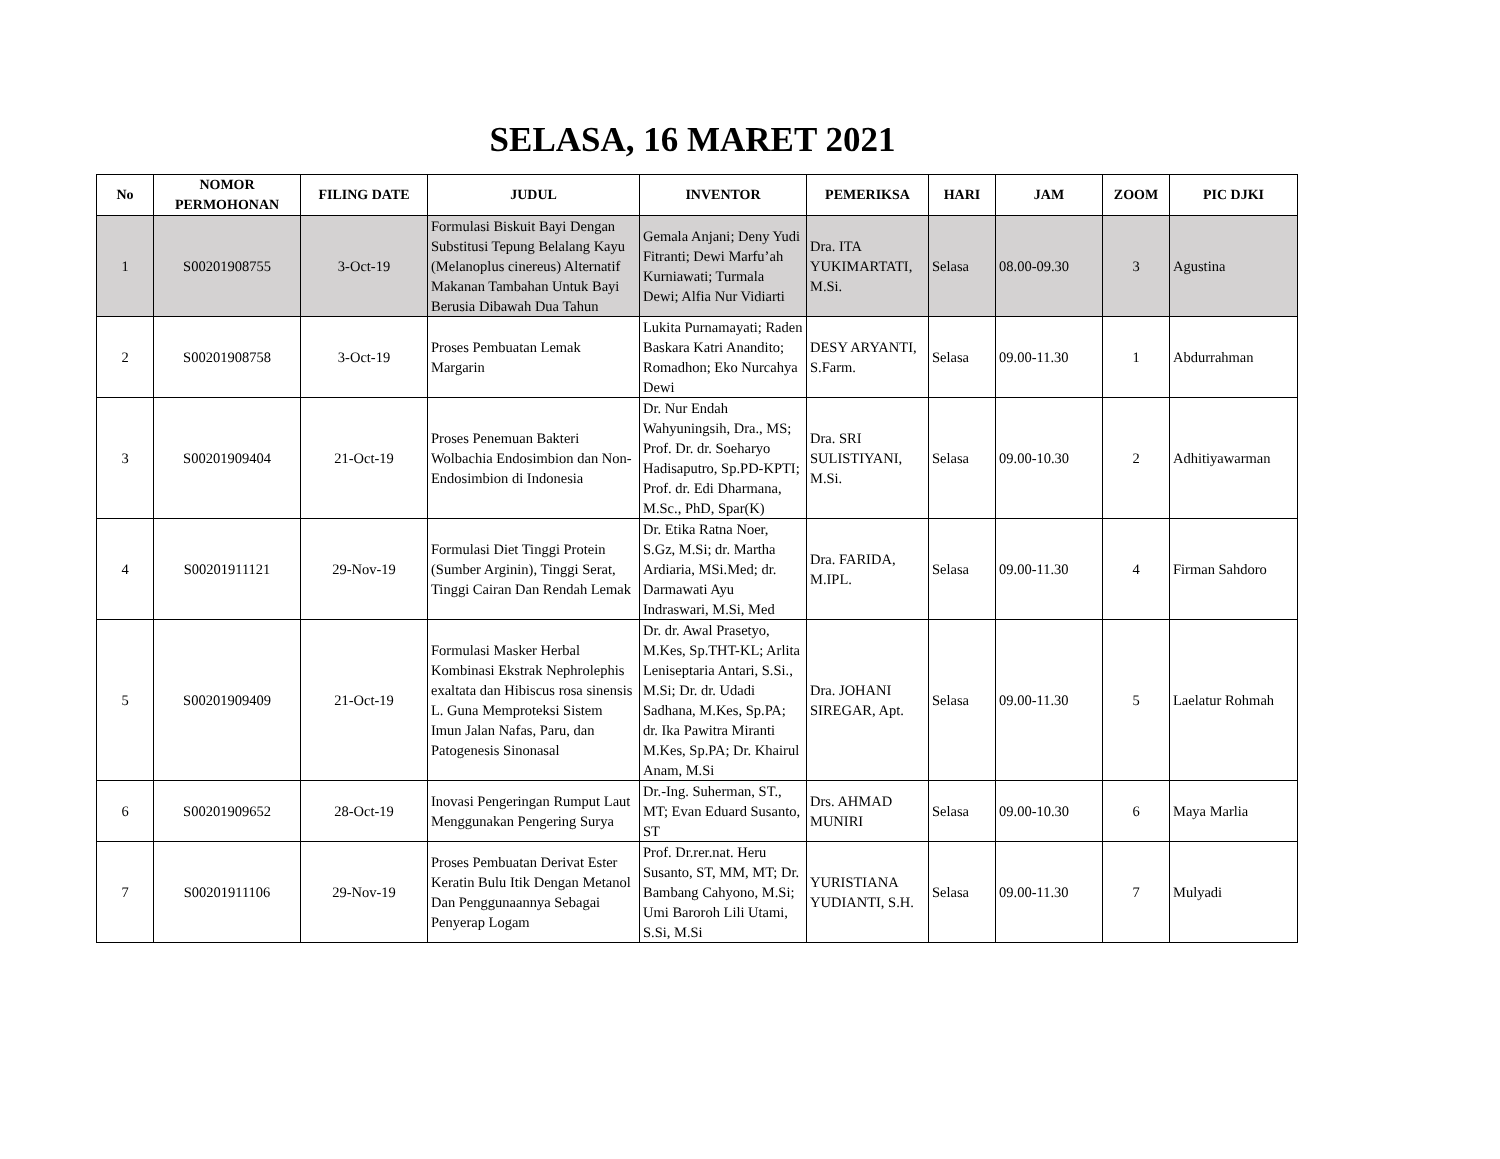SELASA, 16 MARET 2021
| No | NOMOR PERMOHONAN | FILING DATE | JUDUL | INVENTOR | PEMERIKSA | HARI | JAM | ZOOM | PIC DJKI |
| --- | --- | --- | --- | --- | --- | --- | --- | --- | --- |
| 1 | S00201908755 | 3-Oct-19 | Formulasi Biskuit Bayi Dengan Substitusi Tepung Belalang Kayu (Melanoplus cinereus) Alternatif Makanan Tambahan Untuk Bayi Berusia Dibawah Dua Tahun | Gemala Anjani; Deny Yudi Fitranti; Dewi Marfu’ah Kurniawati; Turmala Dewi; Alfia Nur Vidiarti | Dra. ITA YUKIMARTATI, M.Si. | Selasa | 08.00-09.30 | 3 | Agustina |
| 2 | S00201908758 | 3-Oct-19 | Proses Pembuatan Lemak Margarin | Lukita Purnamayati; Raden Baskara Katri Anandito; Romadhon; Eko Nurcahya Dewi | DESY ARYANTI, S.Farm. | Selasa | 09.00-11.30 | 1 | Abdurrahman |
| 3 | S00201909404 | 21-Oct-19 | Proses Penemuan Bakteri Wolbachia Endosimbion dan Non-Endosimbion di Indonesia | Dr. Nur Endah Wahyuningsih, Dra., MS; Prof. Dr. dr. Soeharyo Hadisaputro, Sp.PD-KPTI; Prof. dr. Edi Dharmana, M.Sc., PhD, Spar(K) | Dra. SRI SULISTIYANI, M.Si. | Selasa | 09.00-10.30 | 2 | Adhitiyawarman |
| 4 | S00201911121 | 29-Nov-19 | Formulasi Diet Tinggi Protein (Sumber Arginin), Tinggi Serat, Tinggi Cairan Dan Rendah Lemak | Dr. Etika Ratna Noer, S.Gz, M.Si; dr. Martha Ardiaria, MSi.Med; dr. Darmawati Ayu Indraswari, M.Si, Med | Dra. FARIDA, M.IPL. | Selasa | 09.00-11.30 | 4 | Firman Sahdoro |
| 5 | S00201909409 | 21-Oct-19 | Formulasi Masker Herbal Kombinasi Ekstrak Nephrolephis exaltata dan Hibiscus rosa sinensis L. Guna Memproteksi Sistem Imun Jalan Nafas, Paru, dan Patogenesis Sinonasal | Dr. dr. Awal Prasetyo, M.Kes, Sp.THT-KL; Arlita Leniseptaria Antari, S.Si., M.Si; Dr. dr. Udadi Sadhana, M.Kes, Sp.PA; dr. Ika Pawitra Miranti M.Kes, Sp.PA; Dr. Khairul Anam, M.Si | Dra. JOHANI SIREGAR, Apt. | Selasa | 09.00-11.30 | 5 | Laelatur Rohmah |
| 6 | S00201909652 | 28-Oct-19 | Inovasi Pengeringan Rumput Laut Menggunakan Pengering Surya | Dr.-Ing. Suherman, ST., MT; Evan Eduard Susanto, ST | Drs. AHMAD MUNIRI | Selasa | 09.00-10.30 | 6 | Maya Marlia |
| 7 | S00201911106 | 29-Nov-19 | Proses Pembuatan Derivat Ester Keratin Bulu Itik Dengan Metanol Dan Penggunaannya Sebagai Penyerap Logam | Prof. Dr.rer.nat. Heru Susanto, ST, MM, MT; Dr. Bambang Cahyono, M.Si; Umi Baroroh Lili Utami, S.Si, M.Si | YURISTIANA YUDIANTI, S.H. | Selasa | 09.00-11.30 | 7 | Mulyadi |